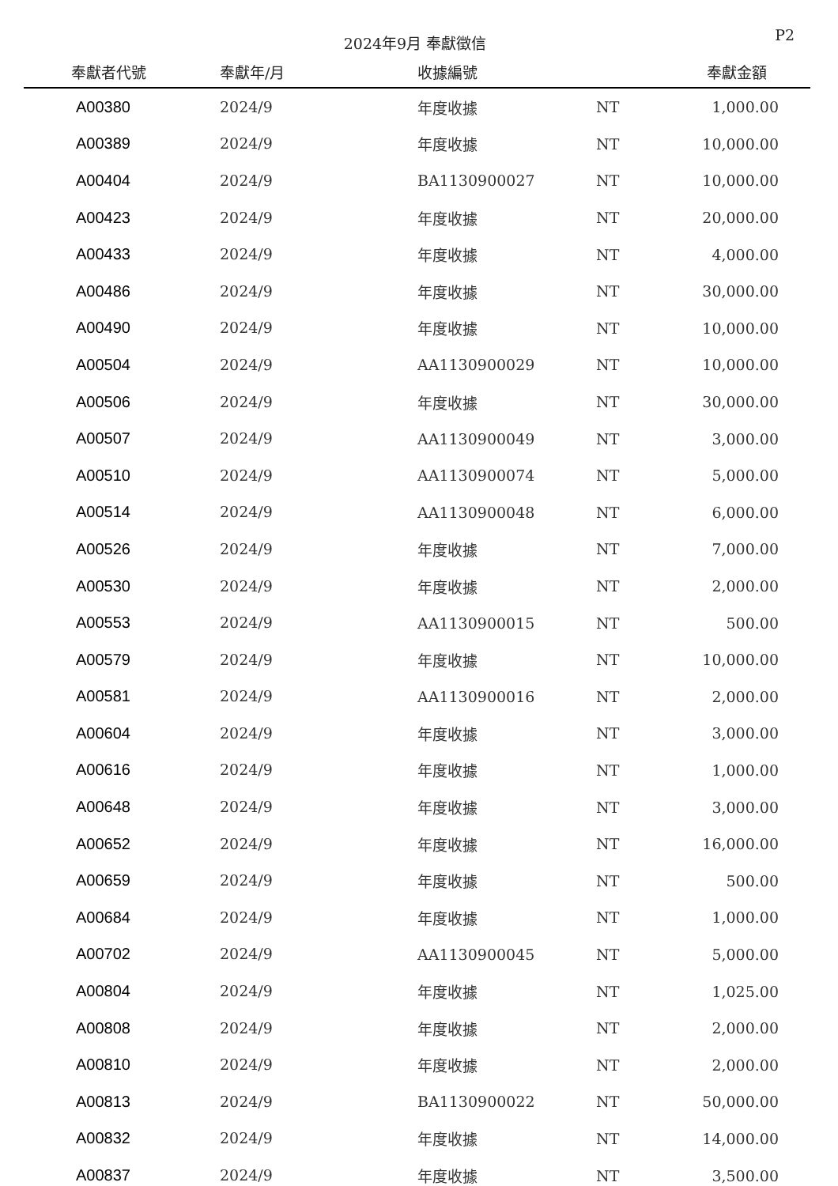2024年9月 奉獻徵信
P2
| 奉獻者代號 | 奉獻年/月 | 收據編號 | | 奉獻金額 |
| --- | --- | --- | --- | --- |
| A00380 | 2024/9 | 年度收據 | NT | 1,000.00 |
| A00389 | 2024/9 | 年度收據 | NT | 10,000.00 |
| A00404 | 2024/9 | BA1130900027 | NT | 10,000.00 |
| A00423 | 2024/9 | 年度收據 | NT | 20,000.00 |
| A00433 | 2024/9 | 年度收據 | NT | 4,000.00 |
| A00486 | 2024/9 | 年度收據 | NT | 30,000.00 |
| A00490 | 2024/9 | 年度收據 | NT | 10,000.00 |
| A00504 | 2024/9 | AA1130900029 | NT | 10,000.00 |
| A00506 | 2024/9 | 年度收據 | NT | 30,000.00 |
| A00507 | 2024/9 | AA1130900049 | NT | 3,000.00 |
| A00510 | 2024/9 | AA1130900074 | NT | 5,000.00 |
| A00514 | 2024/9 | AA1130900048 | NT | 6,000.00 |
| A00526 | 2024/9 | 年度收據 | NT | 7,000.00 |
| A00530 | 2024/9 | 年度收據 | NT | 2,000.00 |
| A00553 | 2024/9 | AA1130900015 | NT | 500.00 |
| A00579 | 2024/9 | 年度收據 | NT | 10,000.00 |
| A00581 | 2024/9 | AA1130900016 | NT | 2,000.00 |
| A00604 | 2024/9 | 年度收據 | NT | 3,000.00 |
| A00616 | 2024/9 | 年度收據 | NT | 1,000.00 |
| A00648 | 2024/9 | 年度收據 | NT | 3,000.00 |
| A00652 | 2024/9 | 年度收據 | NT | 16,000.00 |
| A00659 | 2024/9 | 年度收據 | NT | 500.00 |
| A00684 | 2024/9 | 年度收據 | NT | 1,000.00 |
| A00702 | 2024/9 | AA1130900045 | NT | 5,000.00 |
| A00804 | 2024/9 | 年度收據 | NT | 1,025.00 |
| A00808 | 2024/9 | 年度收據 | NT | 2,000.00 |
| A00810 | 2024/9 | 年度收據 | NT | 2,000.00 |
| A00813 | 2024/9 | BA1130900022 | NT | 50,000.00 |
| A00832 | 2024/9 | 年度收據 | NT | 14,000.00 |
| A00837 | 2024/9 | 年度收據 | NT | 3,500.00 |